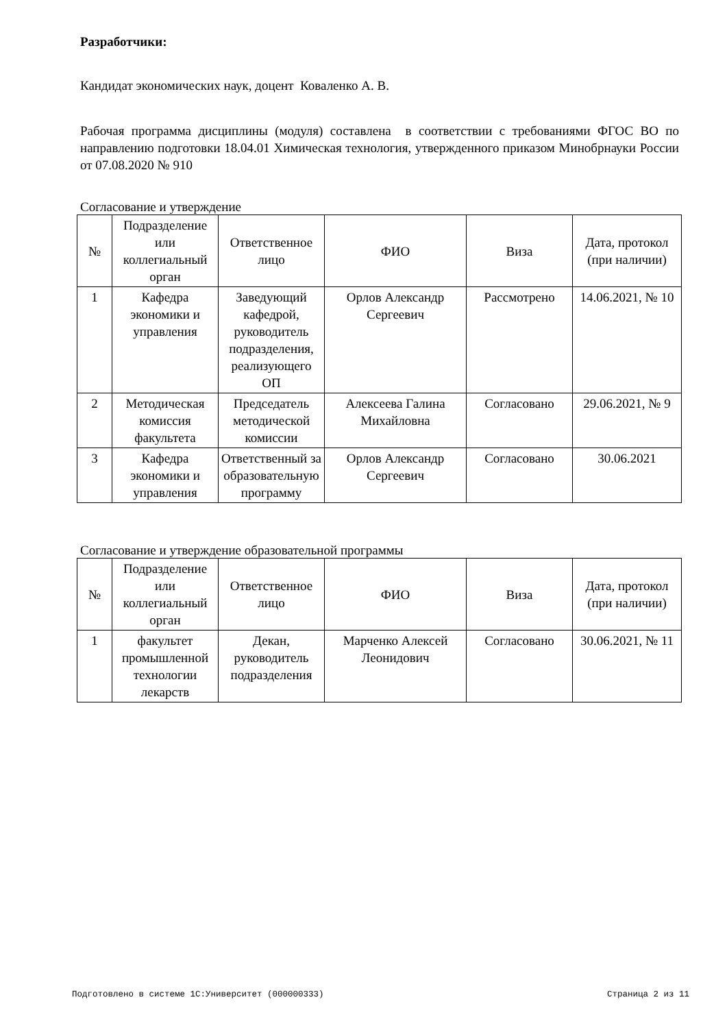Разработчики:
Кандидат экономических наук, доцент Коваленко А. В.
Рабочая программа дисциплины (модуля) составлена в соответствии с требованиями ФГОС ВО по направлению подготовки 18.04.01 Химическая технология, утвержденного приказом Минобрнауки России от 07.08.2020 № 910
Согласование и утверждение
| № | Подразделение или коллегиальный орган | Ответственное лицо | ФИО | Виза | Дата, протокол (при наличии) |
| --- | --- | --- | --- | --- | --- |
| 1 | Кафедра экономики и управления | Заведующий кафедрой, руководитель подразделения, реализующего ОП | Орлов Александр Сергеевич | Рассмотрено | 14.06.2021, № 10 |
| 2 | Методическая комиссия факультета | Председатель методической комиссии | Алексеева Галина Михайловна | Согласовано | 29.06.2021, № 9 |
| 3 | Кафедра экономики и управления | Ответственный за образовательную программу | Орлов Александр Сергеевич | Согласовано | 30.06.2021 |
Согласование и утверждение образовательной программы
| № | Подразделение или коллегиальный орган | Ответственное лицо | ФИО | Виза | Дата, протокол (при наличии) |
| --- | --- | --- | --- | --- | --- |
| 1 | факультет промышленной технологии лекарств | Декан, руководитель подразделения | Марченко Алексей Леонидович | Согласовано | 30.06.2021, № 11 |
Подготовлено в системе 1С:Университет (000000333) Страница 2 из 11